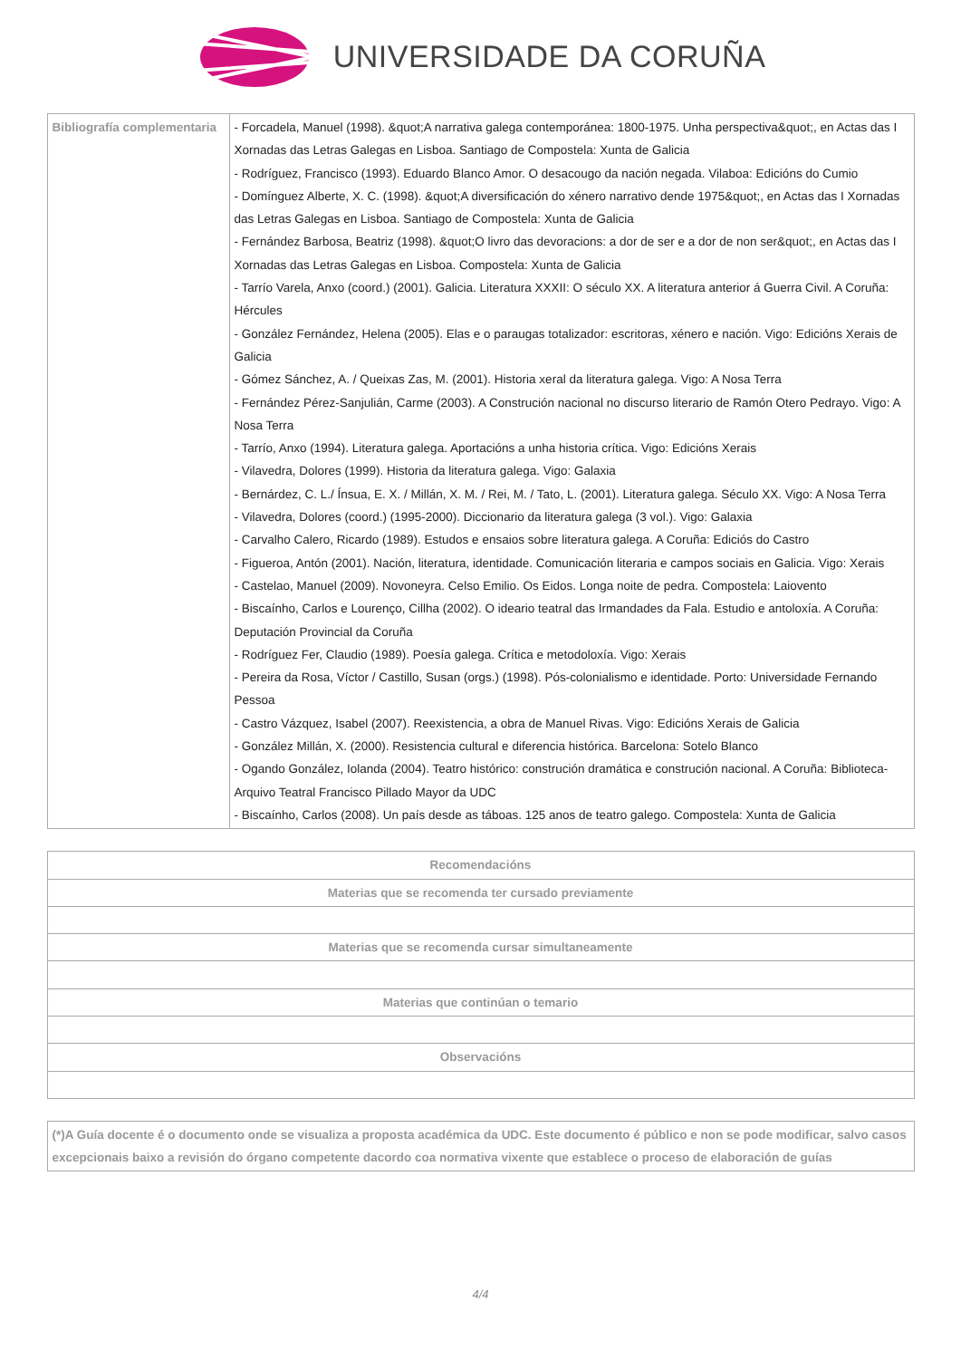UNIVERSIDADE DA CORUÑA
| Bibliografía complementaria | - Forcadela, Manuel (1998). &quot;A narrativa galega contemporánea: 1800-1975. Unha perspectiva&quot;, en Actas das I Xornadas das Letras Galegas en Lisboa. Santiago de Compostela: Xunta de Galicia - Rodríguez, Francisco (1993). Eduardo Blanco Amor. O desacougo da nación negada. Vilaboa: Edicións do Cumio - Domínguez Alberte, X. C. (1998). &quot;A diversificación do xénero narrativo dende 1975&quot;, en Actas das I Xornadas das Letras Galegas en Lisboa. Santiago de Compostela: Xunta de Galicia - Fernández Barbosa, Beatriz (1998). &quot;O livro das devoracions: a dor de ser e a dor de non ser&quot;, en Actas das I Xornadas das Letras Galegas en Lisboa. Compostela: Xunta de Galicia - Tarrío Varela, Anxo (coord.) (2001). Galicia. Literatura XXXII: O século XX. A literatura anterior á Guerra Civil. A Coruña: Hércules - González Fernández, Helena (2005). Elas e o paraugas totalizador: escritoras, xénero e nación. Vigo: Edicións Xerais de Galicia - Gómez Sánchez, A. / Queixas Zas, M. (2001). Historia xeral da literatura galega. Vigo: A Nosa Terra - Fernández Pérez-Sanjulián, Carme (2003). A Construción nacional no discurso literario de Ramón Otero Pedrayo. Vigo: A Nosa Terra - Tarrío, Anxo (1994). Literatura galega. Aportacións a unha historia crítica. Vigo: Edicións Xerais - Vilavedra, Dolores (1999). Historia da literatura galega. Vigo: Galaxia - Bernárdez, C. L./ Ínsua, E. X. / Millán, X. M. / Rei, M. / Tato, L. (2001). Literatura galega. Século XX. Vigo: A Nosa Terra - Vilavedra, Dolores (coord.) (1995-2000). Diccionario da literatura galega (3 vol.). Vigo: Galaxia - Carvalho Calero, Ricardo (1989). Estudos e ensaios sobre literatura galega. A Coruña: Ediciós do Castro - Figueroa, Antón (2001). Nación, literatura, identidade. Comunicación literaria e campos sociais en Galicia. Vigo: Xerais - Castelao, Manuel (2009). Novoneyra. Celso Emilio. Os Eidos. Longa noite de pedra. Compostela: Laiovento - Biscaínho, Carlos e Lourenço, Cillha (2002). O ideario teatral das Irmandades da Fala. Estudio e antoloxía. A Coruña: Deputación Provincial da Coruña - Rodríguez Fer, Claudio (1989). Poesía galega. Crítica e metodoloxía. Vigo: Xerais - Pereira da Rosa, Víctor / Castillo, Susan (orgs.) (1998). Pós-colonialismo e identidade. Porto: Universidade Fernando Pessoa - Castro Vázquez, Isabel (2007). Reexistencia, a obra de Manuel Rivas. Vigo: Edicións Xerais de Galicia - González Millán, X. (2000). Resistencia cultural e diferencia histórica. Barcelona: Sotelo Blanco - Ogando González, Iolanda (2004). Teatro histórico: construción dramática e construción nacional. A Coruña: Biblioteca-Arquivo Teatral Francisco Pillado Mayor da UDC - Biscaínho, Carlos (2008). Un país desde as táboas. 125 anos de teatro galego. Compostela: Xunta de Galicia |
| Recomendacións |
| --- |
| Materias que se recomenda ter cursado previamente |
| Materias que se recomenda cursar simultaneamente |
| Materias que continúan o temario |
| Observacións |
| (*)A Guía docente é o documento onde se visualiza a proposta académica da UDC. Este documento é público e non se pode modificar, salvo casos excepcionais baixo a revisión do órgano competente dacordo coa normativa vixente que establece o proceso de elaboración de guías |
4/4